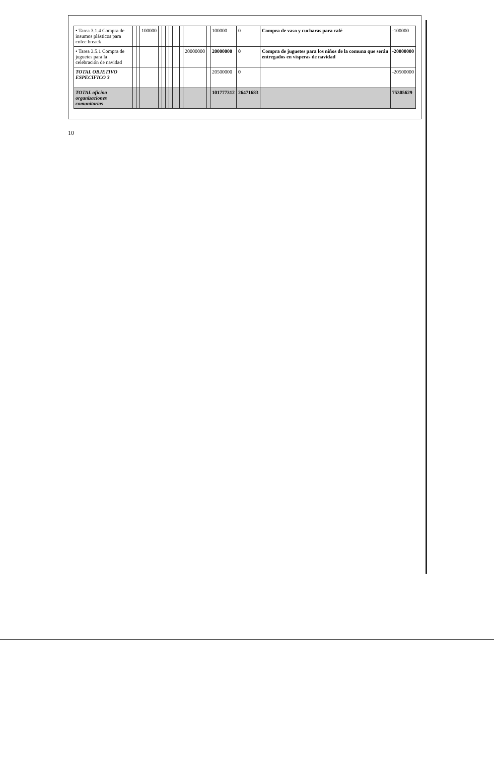| • Tarea 3.1.4 Compra de insumos plásticos para cofee breack | | | 100000 | | | | | | | | | | 100000 | 0 | Compra de vaso y cucharas para café | -100000 |
| • Tarea 3.5.1 Compra de juguetes para la celebración de navidad | | | | | | | | | | | 20000000 | | 20000000 | 0 | Compra de juguetes para los niños de la comuna que serán entregados en vísperas de navidad | -20000000 |
| TOTAL OBJETIVO ESPECIFICO 3 | | | | | | | | | | | | | 20500000 | 0 | | -20500000 |
| TOTAL oficina organizaciones comunitarias | | | | | | | | | | | | | 101777312 | 26471683 | | 75305629 |
10